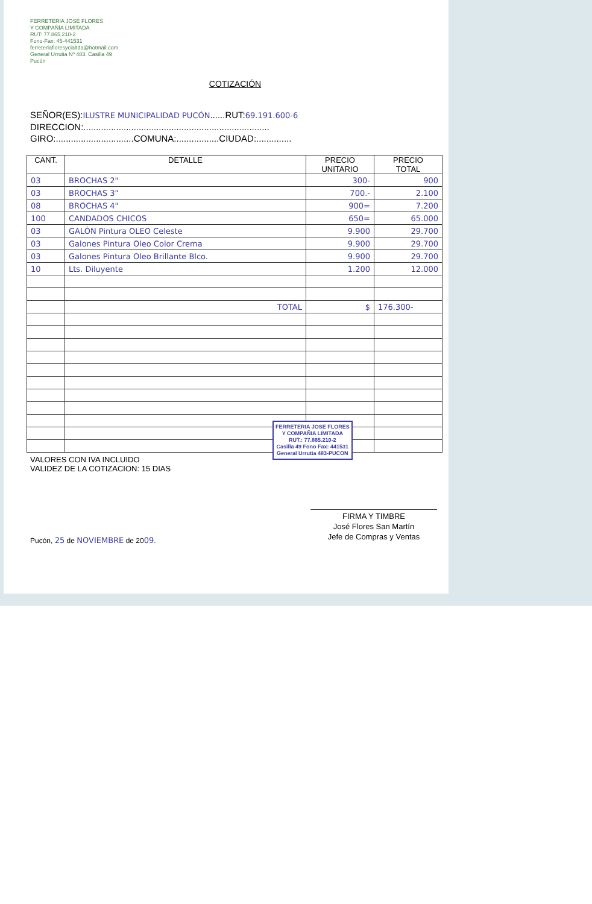FERRETERIA JOSE FLORES
Y COMPAÑÍA LIMITADA
RUT: 77.865.210-2
Fono-Fax: 45-441531
ferreteriafloresycialtda@hotmail.com
General Urrutia Nº 483. Casilla 49
Pucón
COTIZACIÓN
SEÑOR(ES):ILUSTRE MUNICIPALIDAD PUCÓN......RUT:69.191.600-6
DIRECCION:..........................................................................
GIRO:...............................COMUNA:.................CIUDAD:..............
| CANT. | DETALLE | PRECIO UNITARIO | PRECIO TOTAL |
| --- | --- | --- | --- |
| 03 | BROCHAS 2" | 300- | 900 |
| 03 | BROCHAS 3" | 700.- | 2.100 |
| 08 | BROCHAS 4" | 900= | 7.200 |
| 100 | CANDADOS CHICOS | 650= | 65.000 |
| 03 | GALÓN Pintura OLEO Celeste | 9.900 | 29.700 |
| 03 | Galones Pintura Oleo Color Crema | 9.900 | 29.700 |
| 03 | Galones Pintura Oleo Brillante Blco. | 9.900 | 29.700 |
| 10 | Lts. Diluyente | 1.200 | 12.000 |
| | TOTAL | $ | 176.300- |
FERRETERIA JOSE FLORES
Y COMPAÑIA LIMITADA
RUT.: 77.865.210-2
Casilla 49 Fono Fax: 441531
General Urrutia 483-PUCON
VALORES CON IVA INCLUIDO
VALIDEZ DE LA COTIZACION: 15 DIAS
FIRMA Y TIMBRE
José Flores San Martín
Jefe de Compras y Ventas
Pucón, 25 de NOVIEMBRE de 2009.